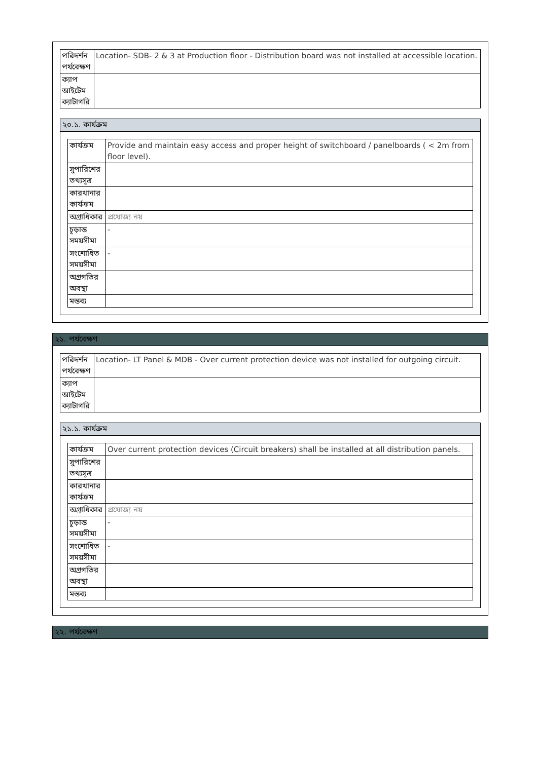| পরিদর্শন পর্যবেক্ষণ | Location- SDB- 2 & 3 at Production floor - Distribution board was not installed at accessible location. |
| ক্যাপ আইটেম ক্যাটাগরি | |
২০.১. কার্যক্রম
| কার্যক্রম | Provide and maintain easy access and proper height of switchboard / panelboards ( < 2m from floor level). |
| সুপারিশের তথ্যসূত্র | |
| কারখানার কার্যক্রম | |
| অগ্রাধিকার | প্রযোজ্য নয় |
| চূড়ান্ত সময়সীমা | - |
| সংশোধিত সময়সীমা | - |
| অগ্রগতির অবস্থা | |
| মন্তব্য | |
২১. পর্যবেক্ষণ
| পরিদর্শন পর্যবেক্ষণ | Location- LT Panel & MDB - Over current protection device was not installed for outgoing circuit. |
| ক্যাপ আইটেম ক্যাটাগরি | |
২১.১. কার্যক্রম
| কার্যক্রম | Over current protection devices (Circuit breakers) shall be installed at all distribution panels. |
| সুপারিশের তথ্যসূত্র | |
| কারখানার কার্যক্রম | |
| অগ্রাধিকার | প্রযোজ্য নয় |
| চূড়ান্ত সময়সীমা | - |
| সংশোধিত সময়সীমা | - |
| অগ্রগতির অবস্থা | |
| মন্তব্য | |
২২. পর্যবেক্ষণ